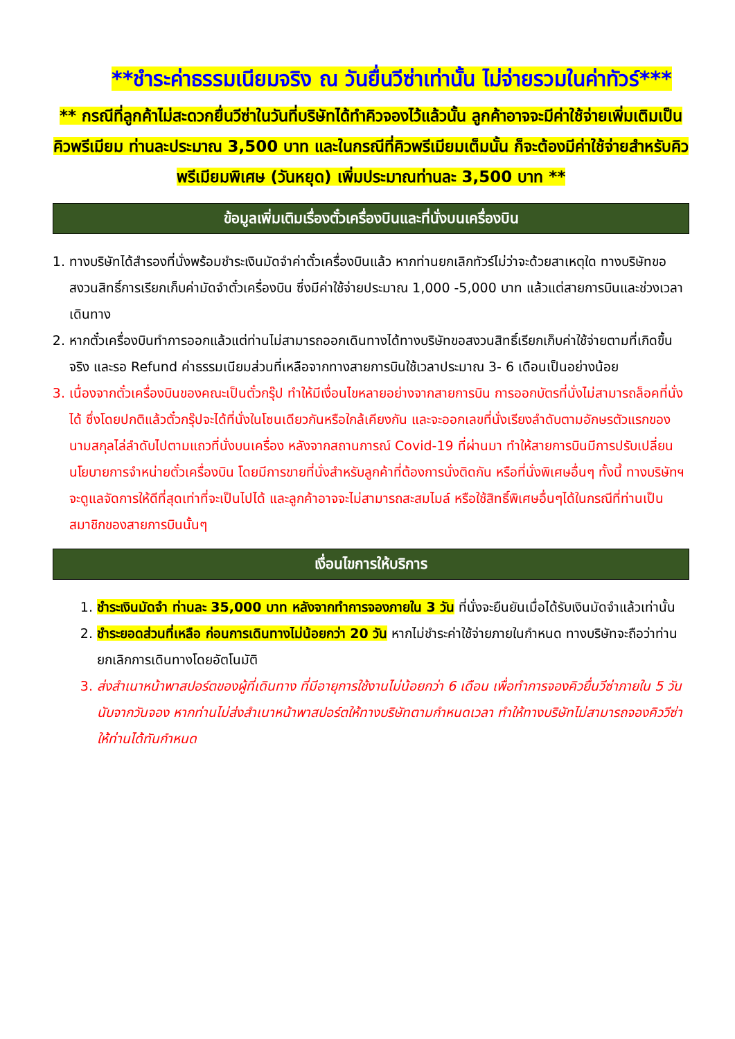**ชำระค่าธรรมเนียมจริง ณ วันยื่นวีซ่าเท่านั้น ไม่จ่ายรวมในค่าทัวร์***
** กรณีที่ลูกค้าไม่สะดวกยื่นวีซ่าในวันที่บริษัทได้ทำคิวจองไว้แล้วนั้น ลูกค้าอาจจะมีค่าใช้จ่ายเพิ่มเติมเป็นคิวพรีเมียม ท่านละประมาณ 3,500 บาท และในกรณีที่คิวพรีเมียมเต็มนั้น ก็จะต้องมีค่าใช้จ่ายสำหรับคิวพรีเมียมพิเศษ (วันหยุด) เพิ่มประมาณท่านละ 3,500 บาท **
ข้อมูลเพิ่มเติมเรื่องตั๋วเครื่องบินและที่นั่งบนเครื่องบิน
1. ทางบริษัทได้สำรองที่นั่งพร้อมชำระเงินมัดจำค่าตั๋วเครื่องบินแล้ว หากท่านยกเลิกทัวร์ไม่ว่าจะด้วยสาเหตุใด ทางบริษัทขอสงวนสิทธิ์การเรียกเก็บค่ามัดจำตั๋วเครื่องบิน ซึ่งมีค่าใช้จ่ายประมาณ 1,000 -5,000 บาท แล้วแต่สายการบินและช่วงเวลาเดินทาง
2. หากตั๋วเครื่องบินทำการออกแล้วแต่ท่านไม่สามารถออกเดินทางได้ทางบริษัทขอสงวนสิทธิ์เรียกเก็บค่าใช้จ่ายตามที่เกิดขึ้นจริง และรอ Refund ค่าธรรมเนียมส่วนที่เหลือจากทางสายการบินใช้เวลาประมาณ 3- 6 เดือนเป็นอย่างน้อย
3. เนื่องจากตั๋วเครื่องบินของคณะเป็นตั๋วกรุ๊ป ทำให้มีเงื่อนไขหลายอย่างจากสายการบิน การออกบัตรที่นั่งไม่สามารถล็อคที่นั่งได้ ซึ่งโดยปกติแล้วตั๋วกรุ๊ปจะได้ที่นั่งในโซนเดียวกันหรือใกล้เคียงกัน และจะออกเลขที่นั่งเรียงลำดับตามอักษรตัวแรกของนามสกุลไล่ลำดับไปตามแถวที่นั่งบนเครื่อง หลังจากสถานการณ์ Covid-19 ที่ผ่านมา ทำให้สายการบินมีการปรับเปลี่ยนนโยบายการจำหน่ายตั๋วเครื่องบิน โดยมีการขายที่นั่งสำหรับลูกค้าที่ต้องการนั่งติดกัน หรือที่นั่งพิเศษอื่นๆ ทั้งนี้ ทางบริษัทฯจะดูแลจัดการให้ดีที่สุดเท่าที่จะเป็นไปได้ และลูกค้าอาจจะไม่สามารถสะสมไมล์ หรือใช้สิทธิ์พิเศษอื่นๆได้ในกรณีที่ท่านเป็นสมาชิกของสายการบินนั้นๆ
เงื่อนไขการให้บริการ
1. ชำระเงินมัดจำ ท่านละ 35,000 บาท หลังจากทำการจองภายใน 3 วัน ที่นั่งจะยืนยันเมื่อได้รับเงินมัดจำแล้วเท่านั้น
2. ชำระยอดส่วนที่เหลือ ก่อนการเดินทางไม่น้อยกว่า 20 วัน หากไม่ชำระค่าใช้จ่ายภายในกำหนด ทางบริษัทจะถือว่าท่านยกเลิกการเดินทางโดยอัตโนมัติ
3. ส่งสำเนาหน้าพาสปอร์ตของผู้ที่เดินทาง ที่มีอายุการใช้งานไม่น้อยกว่า 6 เดือน เพื่อทำการจองคิวยื่นวีซ่าภายใน 5 วันนับจากวันจอง หากท่านไม่ส่งสำเนาหน้าพาสปอร์ตให้ทางบริษัทตามกำหนดเวลา ทำให้ทางบริษัทไม่สามารถจองคิววีซ่าให้ท่านได้ทันกำหนด